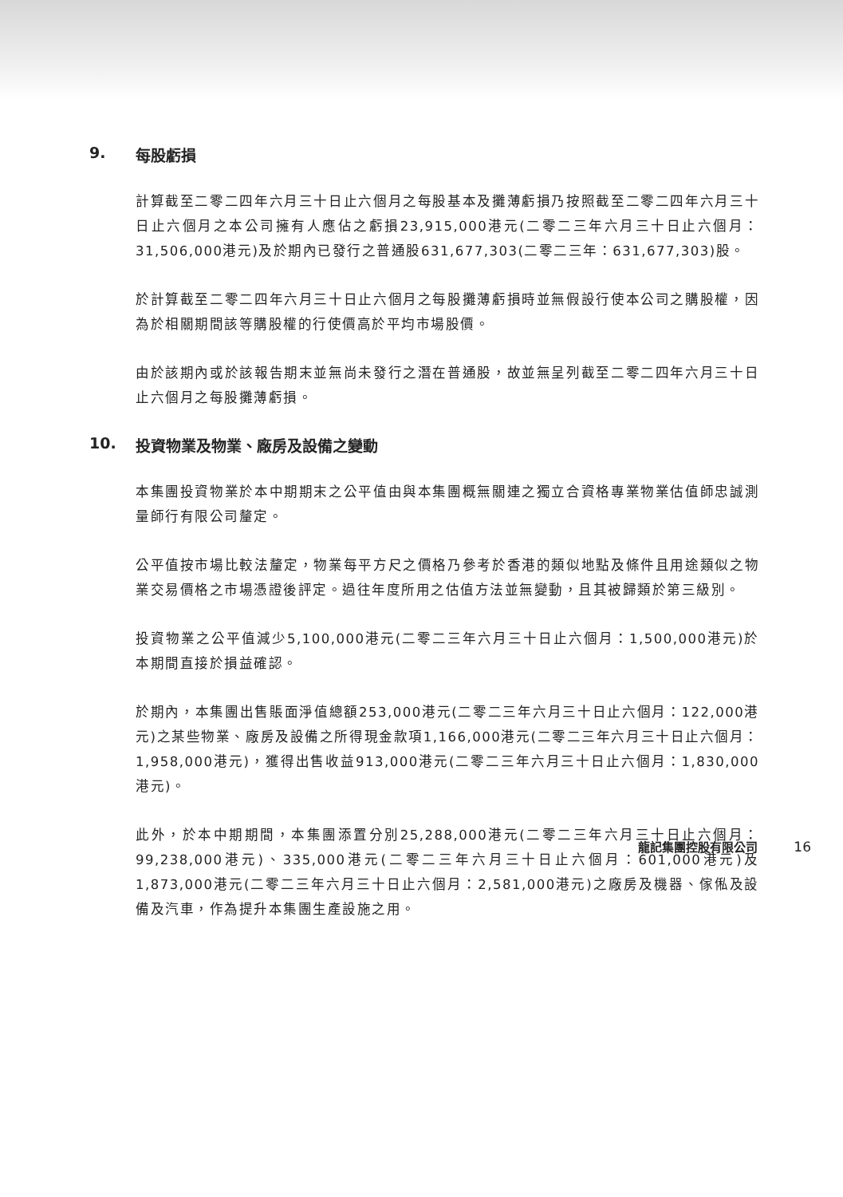9. 每股虧損
計算截至二零二四年六月三十日止六個月之每股基本及攤薄虧損乃按照截至二零二四年六月三十日止六個月之本公司擁有人應佔之虧損23,915,000港元(二零二三年六月三十日止六個月：31,506,000港元)及於期內已發行之普通股631,677,303(二零二三年：631,677,303)股。
於計算截至二零二四年六月三十日止六個月之每股攤薄虧損時並無假設行使本公司之購股權，因為於相關期間該等購股權的行使價高於平均市場股價。
由於該期內或於該報告期末並無尚未發行之潛在普通股，故並無呈列截至二零二四年六月三十日止六個月之每股攤薄虧損。
10. 投資物業及物業、廠房及設備之變動
本集團投資物業於本中期期末之公平值由與本集團概無關連之獨立合資格專業物業估值師忠誠測量師行有限公司釐定。
公平值按市場比較法釐定，物業每平方尺之價格乃參考於香港的類似地點及條件且用途類似之物業交易價格之市場憑證後評定。過往年度所用之估值方法並無變動，且其被歸類於第三級別。
投資物業之公平值減少5,100,000港元(二零二三年六月三十日止六個月：1,500,000港元)於本期間直接於損益確認。
於期內，本集團出售賬面淨值總額253,000港元(二零二三年六月三十日止六個月：122,000港元)之某些物業、廠房及設備之所得現金款項1,166,000港元(二零二三年六月三十日止六個月：1,958,000港元)，獲得出售收益913,000港元(二零二三年六月三十日止六個月：1,830,000港元)。
此外，於本中期期間，本集團添置分別25,288,000港元(二零二三年六月三十日止六個月：99,238,000港元)、335,000港元(二零二三年六月三十日止六個月：601,000港元)及1,873,000港元(二零二三年六月三十日止六個月：2,581,000港元)之廠房及機器、傢俬及設備及汽車，作為提升本集團生產設施之用。
龍記集團控股有限公司 16